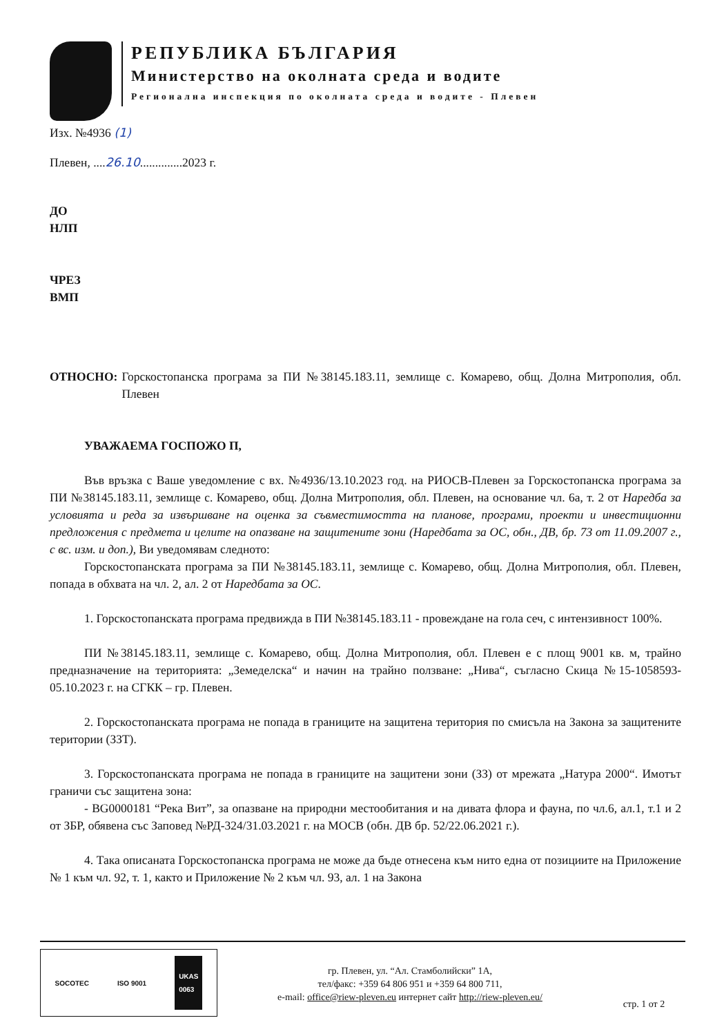РЕПУБЛИКА БЪЛГАРИЯ
Министерство на околната среда и водите
Регионална инспекция по околната среда и водите - Плевен
Изх. №4936 (1)
Плевен, ....26.10..............2023 г.
ДО
НЛП
ЧРЕЗ
ВМП
ОТНОСНО: Горскостопанска програма за ПИ №38145.183.11, землище с. Комарево, общ. Долна Митрополия, обл. Плевен
УВАЖАЕМА ГОСПОЖО П,
Във връзка с Ваше уведомление с вх. №4936/13.10.2023 год. на РИОСВ-Плевен за Горскостопанска програма за ПИ №38145.183.11, землище с. Комарево, общ. Долна Митрополия, обл. Плевен, на основание чл. 6а, т. 2 от Наредба за условията и реда за извършване на оценка за съвместимостта на планове, програми, проекти и инвестиционни предложения с предмета и целите на опазване на защитените зони (Наредбата за ОС, обн., ДВ, бр. 73 от 11.09.2007 г., с вс. изм. и доп.), Ви уведомявам следното:
Горскостопанската програма за ПИ №38145.183.11, землище с. Комарево, общ. Долна Митрополия, обл. Плевен, попада в обхвата на чл. 2, ал. 2 от Наредбата за ОС.
1. Горскостопанската програма предвижда в ПИ №38145.183.11 - провеждане на гола сеч, с интензивност 100%.
ПИ №38145.183.11, землище с. Комарево, общ. Долна Митрополия, обл. Плевен е с площ 9001 кв. м, трайно предназначение на територията: „Земеделска“ и начин на трайно ползване: „Нива“, съгласно Скица №15-1058593-05.10.2023 г. на СГКК – гр. Плевен.
2. Горскостопанската програма не попада в границите на защитена територия по смисъла на Закона за защитените територии (ЗЗТ).
3. Горскостопанската програма не попада в границите на защитени зони (ЗЗ) от мрежата „Натура 2000“. Имотът граничи със защитена зона:
- BG0000181 “Река Вит”, за опазване на природни местообитания и на дивата флора и фауна, по чл.6, ал.1, т.1 и 2 от ЗБР, обявена със Заповед №РД-324/31.03.2021 г. на МОСВ (обн. ДВ бр. 52/22.06.2021 г.).
4. Така описаната Горскостопанска програма не може да бъде отнесена към нито една от позициите на Приложение № 1 към чл. 92, т. 1, както и Приложение № 2 към чл. 93, ал. 1 на Закона
SOCOTEC ISO 9001 UKAS
0063
гр. Плевен, ул. “Ал. Стамболийски” 1А,
тел/факс: +359 64 806 951 и +359 64 800 711,
e-mail: office@riew-pleven.eu интернет сайт http://riew-pleven.eu/
стр. 1 от 2